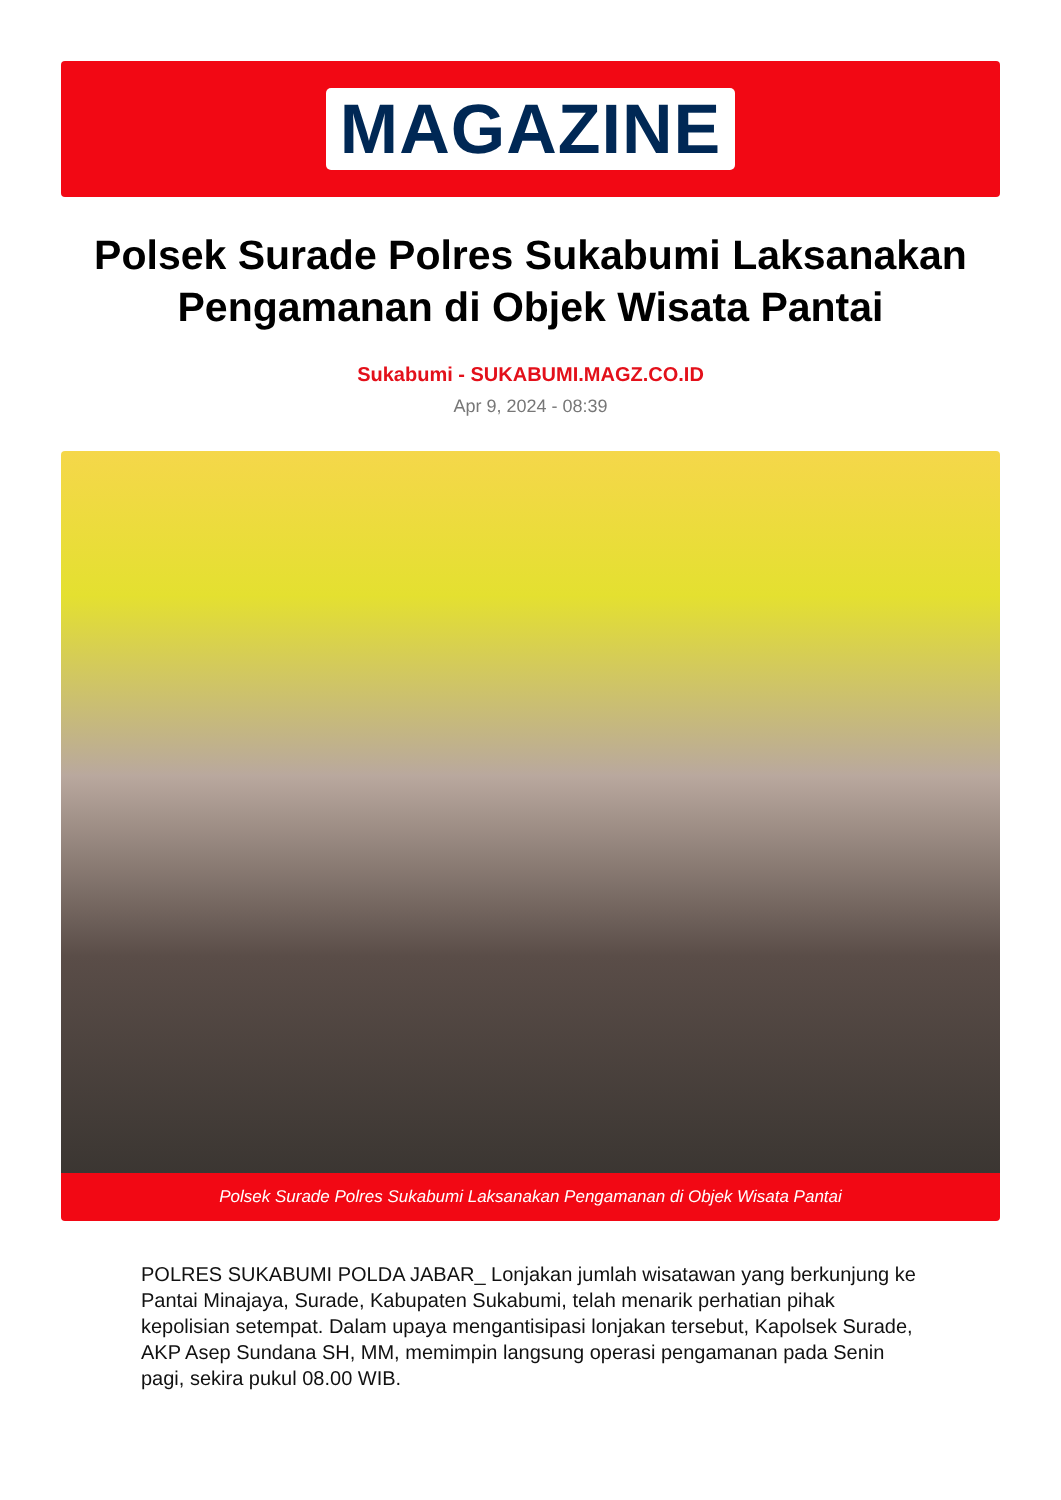MAGAZINE
Polsek Surade Polres Sukabumi Laksanakan Pengamanan di Objek Wisata Pantai
Sukabumi - SUKABUMI.MAGZ.CO.ID
Apr 9, 2024 - 08:39
Polsek Surade Polres Sukabumi Laksanakan Pengamanan di Objek Wisata Pantai
POLRES SUKABUMI POLDA JABAR_ Lonjakan jumlah wisatawan yang berkunjung ke Pantai Minajaya, Surade, Kabupaten Sukabumi, telah menarik perhatian pihak kepolisian setempat. Dalam upaya mengantisipasi lonjakan tersebut, Kapolsek Surade, AKP Asep Sundana SH, MM, memimpin langsung operasi pengamanan pada Senin pagi, sekira pukul 08.00 WIB.